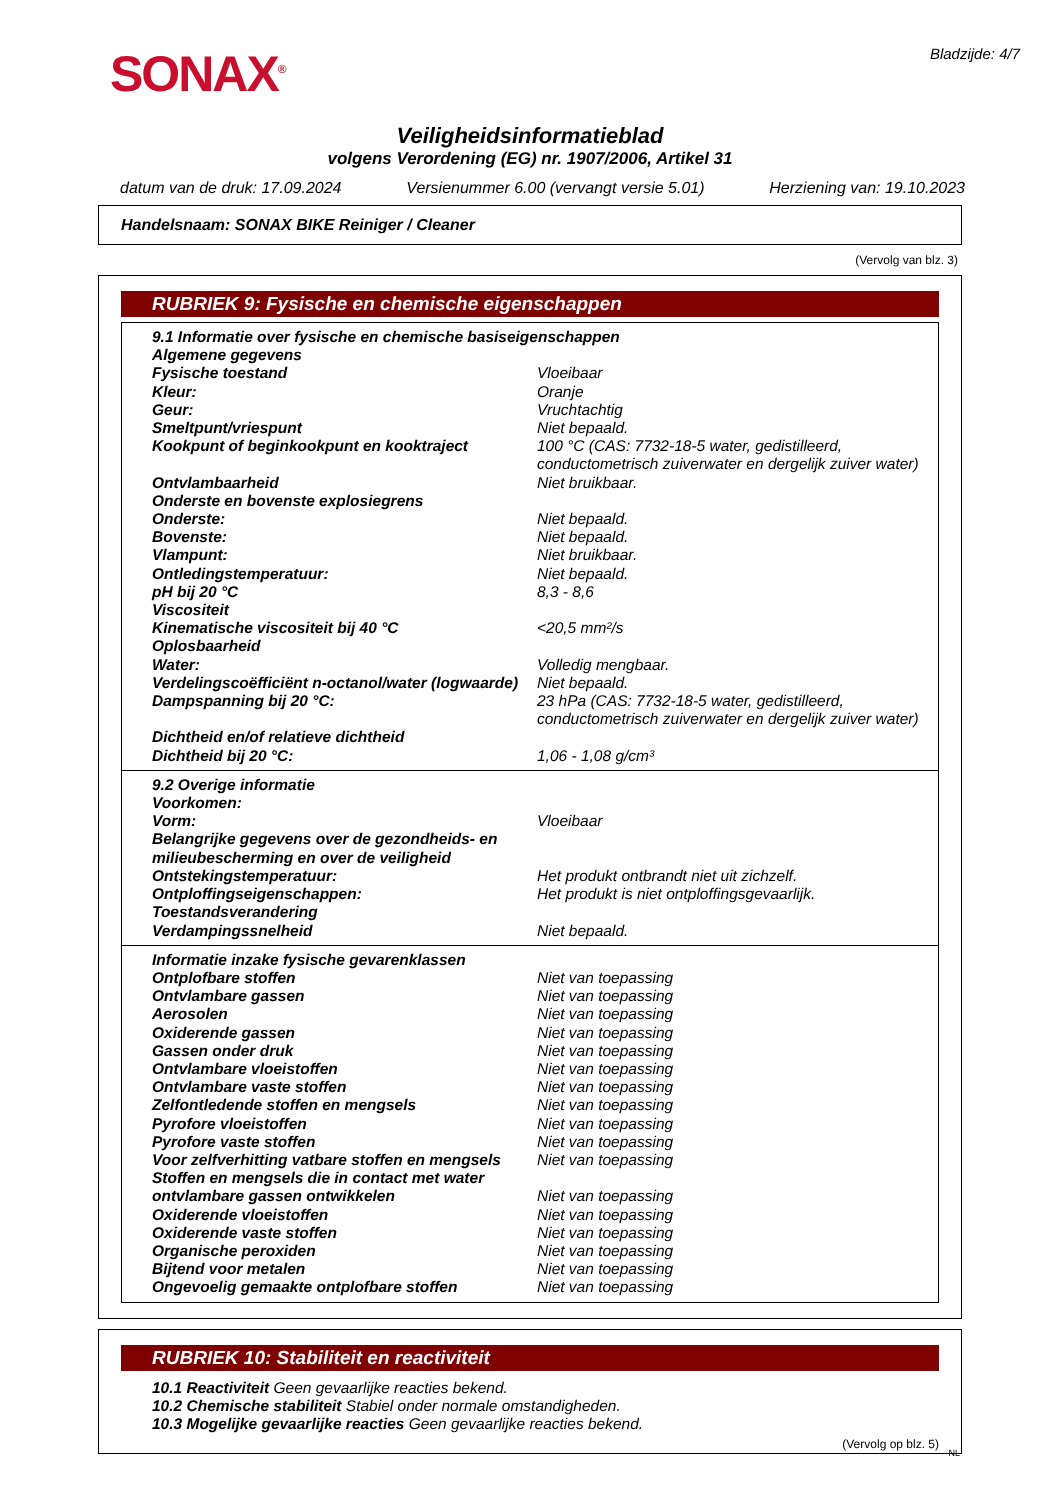SONAX<sup>®</sup>
Bladzijde: 4/7
Veiligheidsinformatieblad
volgens Verordening (EG) nr. 1907/2006, Artikel 31
datum van de druk: 17.09.2024 Versienummer 6.00 (vervangt versie 5.01) Herziening van: 19.10.2023
Handelsnaam: SONAX BIKE Reiniger / Cleaner
(Vervolg van blz. 3)
RUBRIEK 9: Fysische en chemische eigenschappen
| 9.1 Informatie over fysische en chemische basiseigenschappen | |
| Algemene gegevens | |
| Fysische toestand | Vloeibaar |
| Kleur: | Oranje |
| Geur: | Vruchtachtig |
| Smeltpunt/vriespunt | Niet bepaald. |
| Kookpunt of beginkookpunt en kooktraject | 100 °C (CAS: 7732-18-5 water, gedistilleerd, conductometrisch zuiverwater en dergelijk zuiver water) |
| Ontvlambaarheid | Niet bruikbaar. |
| Onderste en bovenste explosiegrens | |
| Onderste: | Niet bepaald. |
| Bovenste: | Niet bepaald. |
| Vlampunt: | Niet bruikbaar. |
| Ontledingstemperatuur: | Niet bepaald. |
| pH bij 20 °C | 8,3 - 8,6 |
| Viscositeit | |
| Kinematische viscositeit bij 40 °C | <20,5 mm²/s |
| Oplosbaarheid | |
| Water: | Volledig mengbaar. |
| Verdelingscoëfficiënt n-octanol/water (logwaarde) | Niet bepaald. |
| Dampspanning bij 20 °C: | 23 hPa (CAS: 7732-18-5 water, gedistilleerd, conductometrisch zuiverwater en dergelijk zuiver water) |
| Dichtheid en/of relatieve dichtheid | |
| Dichtheid bij 20 °C: | 1,06 - 1,08 g/cm³ |
| 9.2 Overige informatie | |
| Voorkomen: | |
| Vorm: | Vloeibaar |
| Belangrijke gegevens over de gezondheids- en milieubescherming en over de veiligheid | |
| Ontstekingstemperatuur: | Het produkt ontbrandt niet uit zichzelf. |
| Ontploffingseigenschappen: | Het produkt is niet ontploffingsgevaarlijk. |
| Toestandsverandering | |
| Verdampingssnelheid | Niet bepaald. |
| Informatie inzake fysische gevarenklassen | |
| Ontplofbare stoffen | Niet van toepassing |
| Ontvlambare gassen | Niet van toepassing |
| Aerosolen | Niet van toepassing |
| Oxiderende gassen | Niet van toepassing |
| Gassen onder druk | Niet van toepassing |
| Ontvlambare vloeistoffen | Niet van toepassing |
| Ontvlambare vaste stoffen | Niet van toepassing |
| Zelfontledende stoffen en mengsels | Niet van toepassing |
| Pyrofore vloeistoffen | Niet van toepassing |
| Pyrofore vaste stoffen | Niet van toepassing |
| Voor zelfverhitting vatbare stoffen en mengsels | Niet van toepassing |
| Stoffen en mengsels die in contact met water ontvlambare gassen ontwikkelen | Niet van toepassing |
| Oxiderende vloeistoffen | Niet van toepassing |
| Oxiderende vaste stoffen | Niet van toepassing |
| Organische peroxiden | Niet van toepassing |
| Bijtend voor metalen | Niet van toepassing |
| Ongevoelig gemaakte ontplofbare stoffen | Niet van toepassing |
RUBRIEK 10: Stabiliteit en reactiviteit
10.1 Reactiviteit Geen gevaarlijke reacties bekend.
10.2 Chemische stabiliteit Stabiel onder normale omstandigheden.
10.3 Mogelijke gevaarlijke reacties Geen gevaarlijke reacties bekend.
(Vervolg op blz. 5)
NL